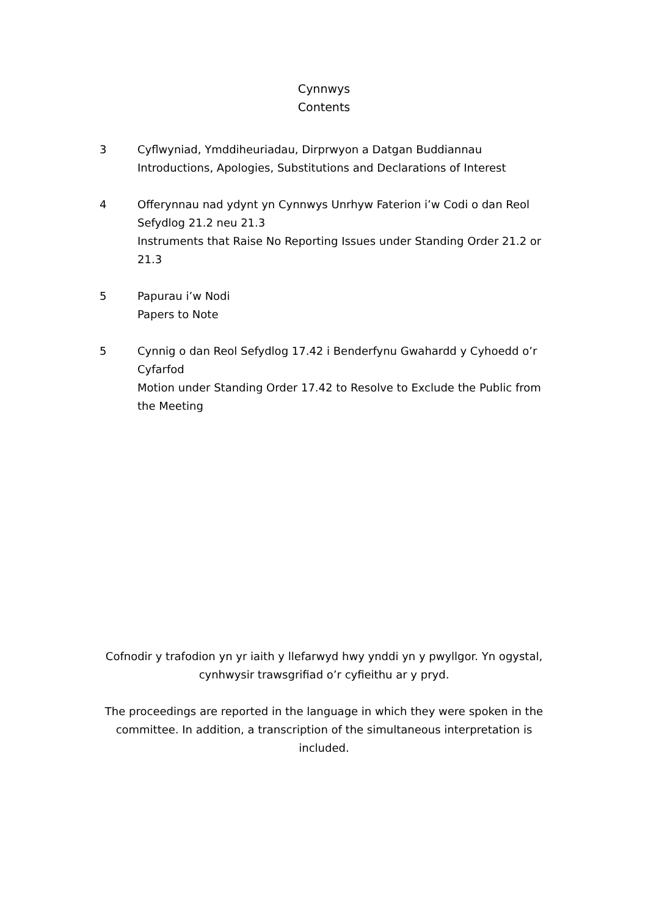Cynnwys
Contents
3 Cyflwyniad, Ymddiheuriadau, Dirprwyon a Datgan Buddiannau
Introductions, Apologies, Substitutions and Declarations of Interest
4 Offerynnau nad ydynt yn Cynnwys Unrhyw Faterion i’w Codi o dan Reol Sefydlog 21.2 neu 21.3
Instruments that Raise No Reporting Issues under Standing Order 21.2 or 21.3
5 Papurau i’w Nodi
Papers to Note
5 Cynnig o dan Reol Sefydlog 17.42 i Benderfynu Gwahardd y Cyhoedd o’r Cyfarfod
Motion under Standing Order 17.42 to Resolve to Exclude the Public from the Meeting
Cofnodir y trafodion yn yr iaith y llefarwyd hwy ynddi yn y pwyllgor. Yn ogystal, cynhwysir trawsgrifiad o’r cyfieithu ar y pryd.
The proceedings are reported in the language in which they were spoken in the committee. In addition, a transcription of the simultaneous interpretation is included.